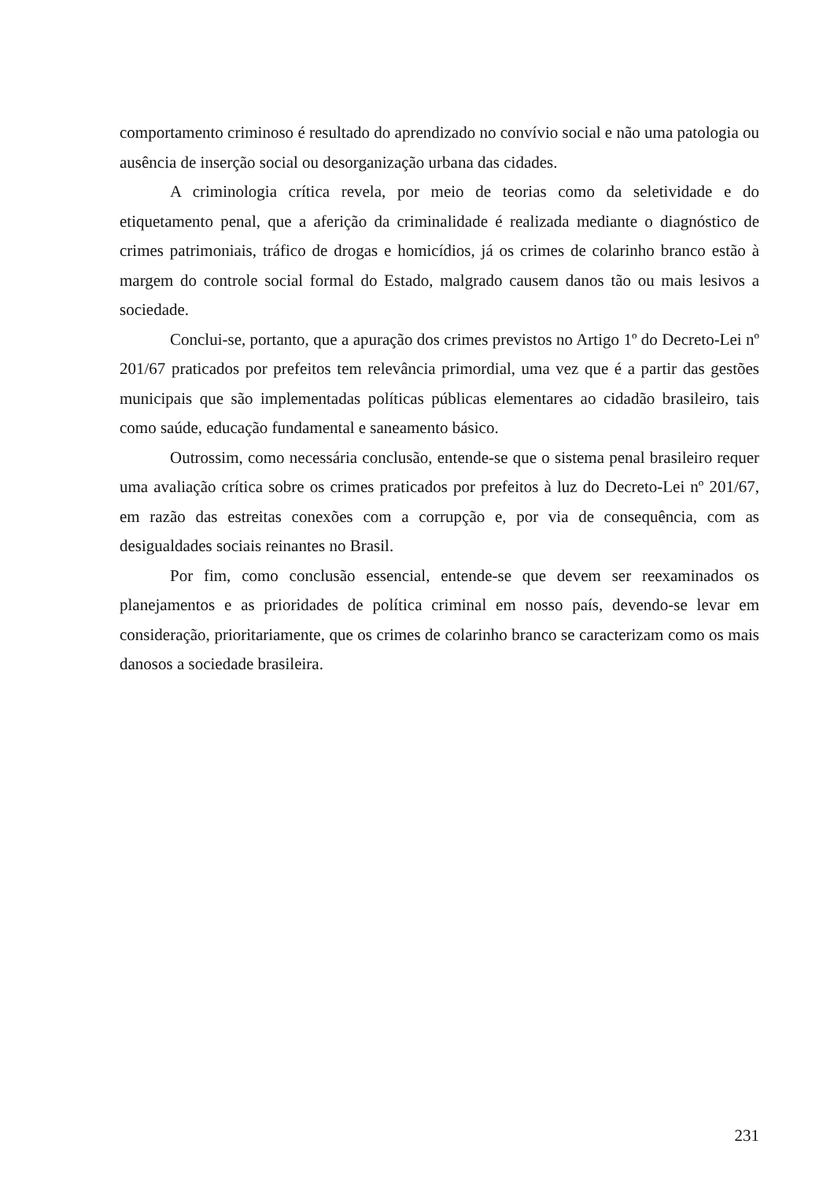comportamento criminoso é resultado do aprendizado no convívio social e não uma patologia ou ausência de inserção social ou desorganização urbana das cidades.
A criminologia crítica revela, por meio de teorias como da seletividade e do etiquetamento penal, que a aferição da criminalidade é realizada mediante o diagnóstico de crimes patrimoniais, tráfico de drogas e homicídios, já os crimes de colarinho branco estão à margem do controle social formal do Estado, malgrado causem danos tão ou mais lesivos a sociedade.
Conclui-se, portanto, que a apuração dos crimes previstos no Artigo 1º do Decreto-Lei nº 201/67 praticados por prefeitos tem relevância primordial, uma vez que é a partir das gestões municipais que são implementadas políticas públicas elementares ao cidadão brasileiro, tais como saúde, educação fundamental e saneamento básico.
Outrossim, como necessária conclusão, entende-se que o sistema penal brasileiro requer uma avaliação crítica sobre os crimes praticados por prefeitos à luz do Decreto-Lei nº 201/67, em razão das estreitas conexões com a corrupção e, por via de consequência, com as desigualdades sociais reinantes no Brasil.
Por fim, como conclusão essencial, entende-se que devem ser reexaminados os planejamentos e as prioridades de política criminal em nosso país, devendo-se levar em consideração, prioritariamente, que os crimes de colarinho branco se caracterizam como os mais danosos a sociedade brasileira.
231